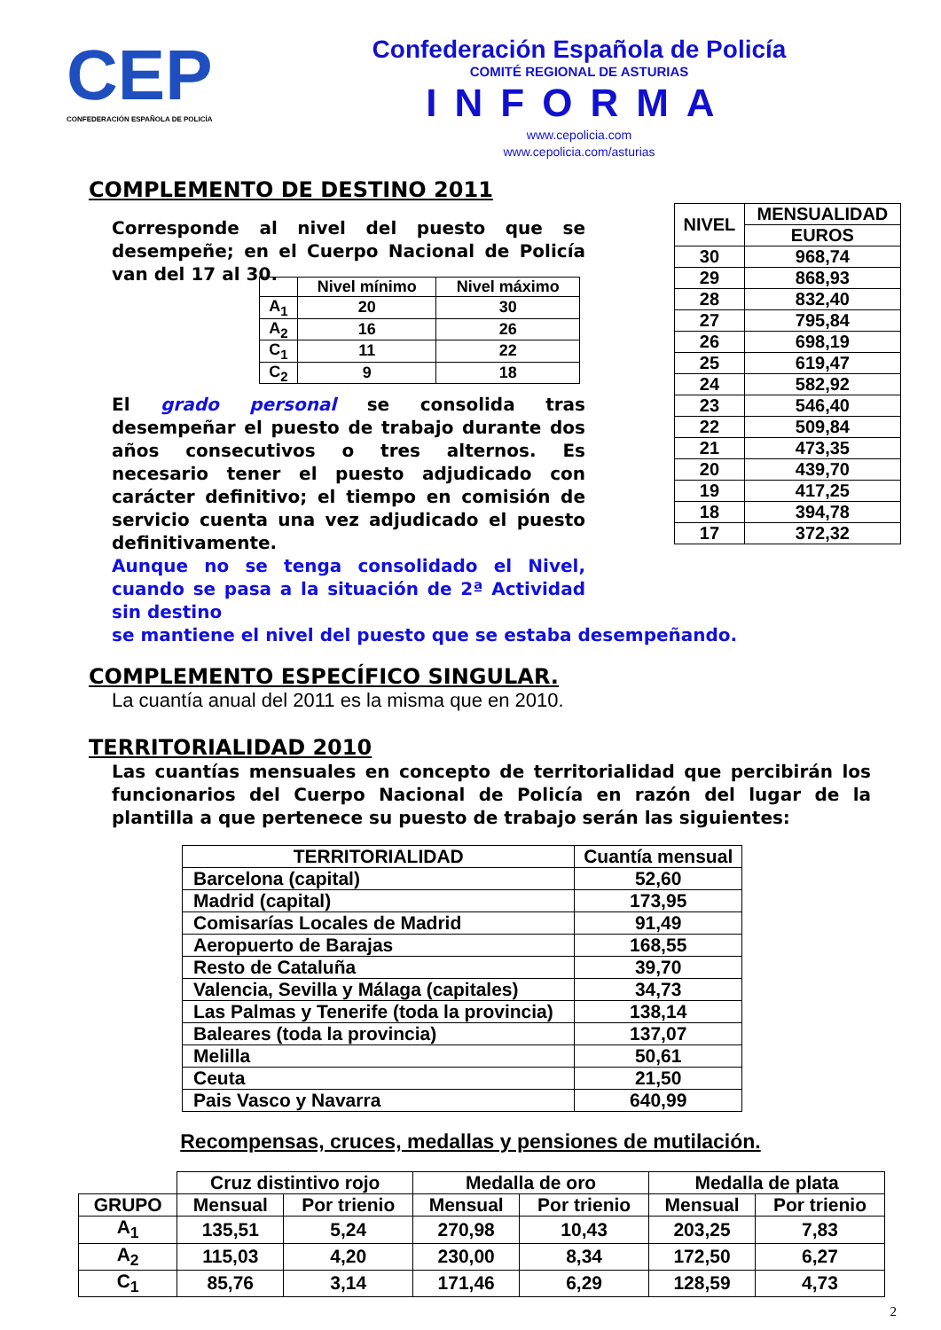CEP
CONFEDERACIÓN ESPAÑOLA DE POLICÍA
Confederación Española de Policía
COMITÉ REGIONAL DE ASTURIAS
INFORMA
www.cepolicia.com
www.cepolicia.com/asturias
COMPLEMENTO DE DESTINO 2011
Corresponde al nivel del puesto que se desempeñe; en el Cuerpo Nacional de Policía van del 17 al 30.
| | Nivel mínimo | Nivel máximo |
| --- | --- | --- |
| A<sub>1</sub> | 20 | 30 |
| A<sub>2</sub> | 16 | 26 |
| C<sub>1</sub> | 11 | 22 |
| C<sub>2</sub> | 9 | 18 |
El grado personal se consolida tras desempeñar el puesto de trabajo durante dos años consecutivos o tres alternos. Es necesario tener el puesto adjudicado con carácter definitivo; el tiempo en comisión de servicio cuenta una vez adjudicado el puesto definitivamente.
Aunque no se tenga consolidado el Nivel, cuando se pasa a la situación de 2ª Actividad sin destino
| NIVEL | MENSUALIDAD |
| --- | --- |
| | EUROS |
| 30 | 968,74 |
| 29 | 868,93 |
| 28 | 832,40 |
| 27 | 795,84 |
| 26 | 698,19 |
| 25 | 619,47 |
| 24 | 582,92 |
| 23 | 546,40 |
| 22 | 509,84 |
| 21 | 473,35 |
| 20 | 439,70 |
| 19 | 417,25 |
| 18 | 394,78 |
| 17 | 372,32 |
se mantiene el nivel del puesto que se estaba desempeñando.
COMPLEMENTO ESPECÍFICO SINGULAR.
La cuantía anual del 2011 es la misma que en 2010.
TERRITORIALIDAD 2010
Las cuantías mensuales en concepto de territorialidad que percibirán los funcionarios del Cuerpo Nacional de Policía en razón del lugar de la plantilla a que pertenece su puesto de trabajo serán las siguientes:
| TERRITORIALIDAD | Cuantía mensual |
| --- | --- |
| Barcelona (capital) | 52,60 |
| Madrid (capital) | 173,95 |
| Comisarías Locales de Madrid | 91,49 |
| Aeropuerto de Barajas | 168,55 |
| Resto de Cataluña | 39,70 |
| Valencia, Sevilla y Málaga (capitales) | 34,73 |
| Las Palmas y Tenerife (toda la provincia) | 138,14 |
| Baleares (toda la provincia) | 137,07 |
| Melilla | 50,61 |
| Ceuta | 21,50 |
| Pais Vasco y Navarra | 640,99 |
Recompensas, cruces, medallas y pensiones de mutilación.
| | Cruz distintivo rojo | | Medalla de oro | | Medalla de plata | |
| GRUPO | Mensual | Por trienio | Mensual | Por trienio | Mensual | Por trienio |
| A<sub>1</sub> | 135,51 | 5,24 | 270,98 | 10,43 | 203,25 | 7,83 |
| A<sub>2</sub> | 115,03 | 4,20 | 230,00 | 8,34 | 172,50 | 6,27 |
| C<sub>1</sub> | 85,76 | 3,14 | 171,46 | 6,29 | 128,59 | 4,73 |
2